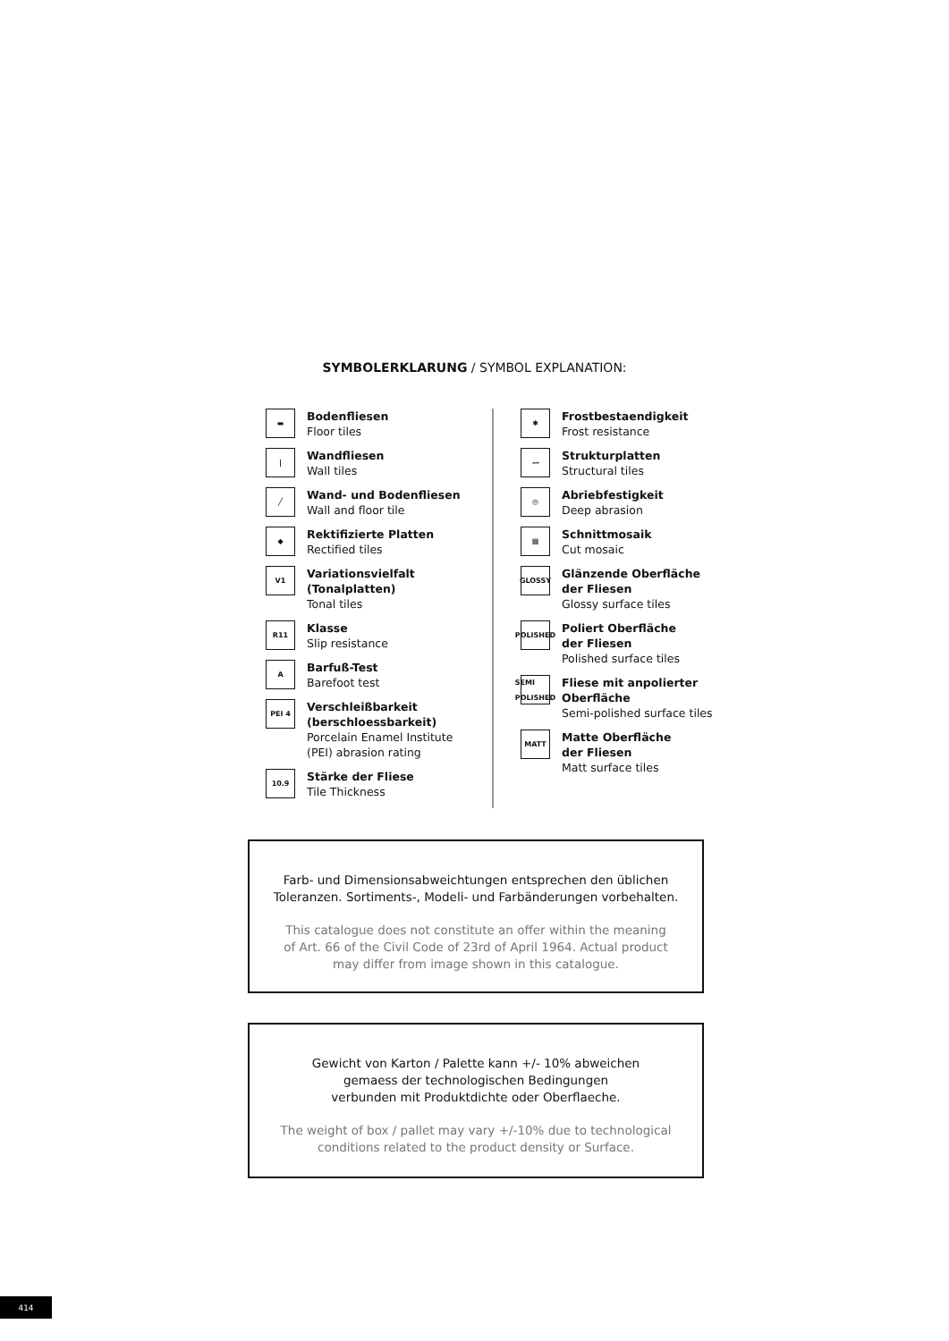SYMBOLERKLARUNG / SYMBOL EXPLANATION:
▬
Bodenfliesen
Floor tiles
|
Wandfliesen
Wall tiles
╱
Wand- und Bodenfliesen
Wall and floor tile
◆
Rektifizierte Platten
Rectified tiles
V1
Variationsvielfalt
(Tonalplatten)
Tonal tiles
R11
Klasse
Slip resistance
A
Barfuß-Test
Barefoot test
PEI 4
Verschleißbarkeit
(berschloessbarkeit)
Porcelain Enamel Institute
(PEI) abrasion rating
10.9
Stärke der Fliese
Tile Thickness
✱
Frostbestaendigkeit
Frost resistance
〰
Strukturplatten
Structural tiles
◎
Abriebfestigkeit
Deep abrasion
▦
Schnittmosaik
Cut mosaic
GLOSSY
Glänzende Oberfläche
der Fliesen
Glossy surface tiles
POLISHED
Poliert Oberfläche
der Fliesen
Polished surface tiles
SEMI POLISHED
Fliese mit anpolierter
Oberfläche
Semi-polished surface tiles
MATT
Matte Oberfläche
der Fliesen
Matt surface tiles
Farb- und Dimensionsabweichtungen entsprechen den üblichen
Toleranzen. Sortiments-, Modeli- und Farbänderungen vorbehalten.
This catalogue does not constitute an offer within the meaning
of Art. 66 of the Civil Code of 23rd of April 1964. Actual product
may differ from image shown in this catalogue.
Gewicht von Karton / Palette kann +/- 10% abweichen
gemaess der technologischen Bedingungen
verbunden mit Produktdichte oder Oberflaeche.
The weight of box / pallet may vary +/-10% due to technological
conditions related to the product density or Surface.
414